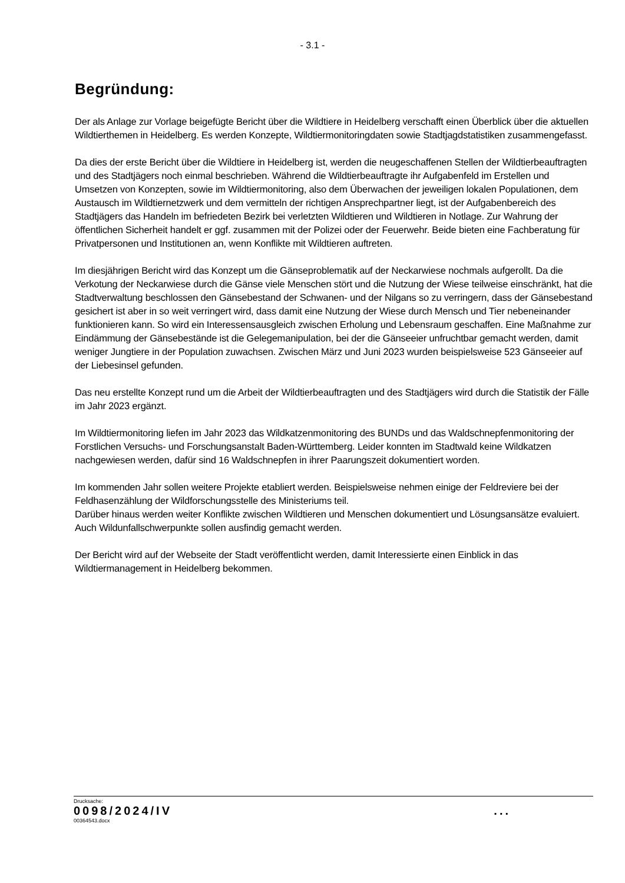- 3.1 -
Begründung:
Der als Anlage zur Vorlage beigefügte Bericht über die Wildtiere in Heidelberg verschafft einen Überblick über die aktuellen Wildtierthemen in Heidelberg. Es werden Konzepte, Wildtiermonitoringdaten sowie Stadtjagdstatistiken zusammengefasst.
Da dies der erste Bericht über die Wildtiere in Heidelberg ist, werden die neugeschaffenen Stellen der Wildtierbeauftragten und des Stadtjägers noch einmal beschrieben. Während die Wildtierbeauftragte ihr Aufgabenfeld im Erstellen und Umsetzen von Konzepten, sowie im Wildtiermonitoring, also dem Überwachen der jeweiligen lokalen Populationen, dem Austausch im Wildtiernetzwerk und dem vermitteln der richtigen Ansprechpartner liegt, ist der Aufgabenbereich des Stadtjägers das Handeln im befriedeten Bezirk bei verletzten Wildtieren und Wildtieren in Notlage. Zur Wahrung der öffentlichen Sicherheit handelt er ggf. zusammen mit der Polizei oder der Feuerwehr. Beide bieten eine Fachberatung für Privatpersonen und Institutionen an, wenn Konflikte mit Wildtieren auftreten.
Im diesjährigen Bericht wird das Konzept um die Gänseproblematik auf der Neckarwiese nochmals aufgerollt. Da die Verkotung der Neckarwiese durch die Gänse viele Menschen stört und die Nutzung der Wiese teilweise einschränkt, hat die Stadtverwaltung beschlossen den Gänsebestand der Schwanen- und der Nilgans so zu verringern, dass der Gänsebestand gesichert ist aber in so weit verringert wird, dass damit eine Nutzung der Wiese durch Mensch und Tier nebeneinander funktionieren kann. So wird ein Interessensausgleich zwischen Erholung und Lebensraum geschaffen. Eine Maßnahme zur Eindämmung der Gänsebestände ist die Gelegemanipulation, bei der die Gänseeier unfruchtbar gemacht werden, damit weniger Jungtiere in der Population zuwachsen. Zwischen März und Juni 2023 wurden beispielsweise 523 Gänseeier auf der Liebesinsel gefunden.
Das neu erstellte Konzept rund um die Arbeit der Wildtierbeauftragten und des Stadtjägers wird durch die Statistik der Fälle im Jahr 2023 ergänzt.
Im Wildtiermonitoring liefen im Jahr 2023 das Wildkatzenmonitoring des BUNDs und das Waldschnepfenmonitoring der Forstlichen Versuchs- und Forschungsanstalt Baden-Württemberg. Leider konnten im Stadtwald keine Wildkatzen nachgewiesen werden, dafür sind 16 Waldschnepfen in ihrer Paarungszeit dokumentiert worden.
Im kommenden Jahr sollen weitere Projekte etabliert werden. Beispielsweise nehmen einige der Feldreviere bei der Feldhasenzählung der Wildforschungsstelle des Ministeriums teil.
Darüber hinaus werden weiter Konflikte zwischen Wildtieren und Menschen dokumentiert und Lösungsansätze evaluiert. Auch Wildunfallschwerpunkte sollen ausfindig gemacht werden.
Der Bericht wird auf der Webseite der Stadt veröffentlicht werden, damit Interessierte einen Einblick in das Wildtiermanagement in Heidelberg bekommen.
Drucksache:
0098/2024/IV ...
00364543.docx